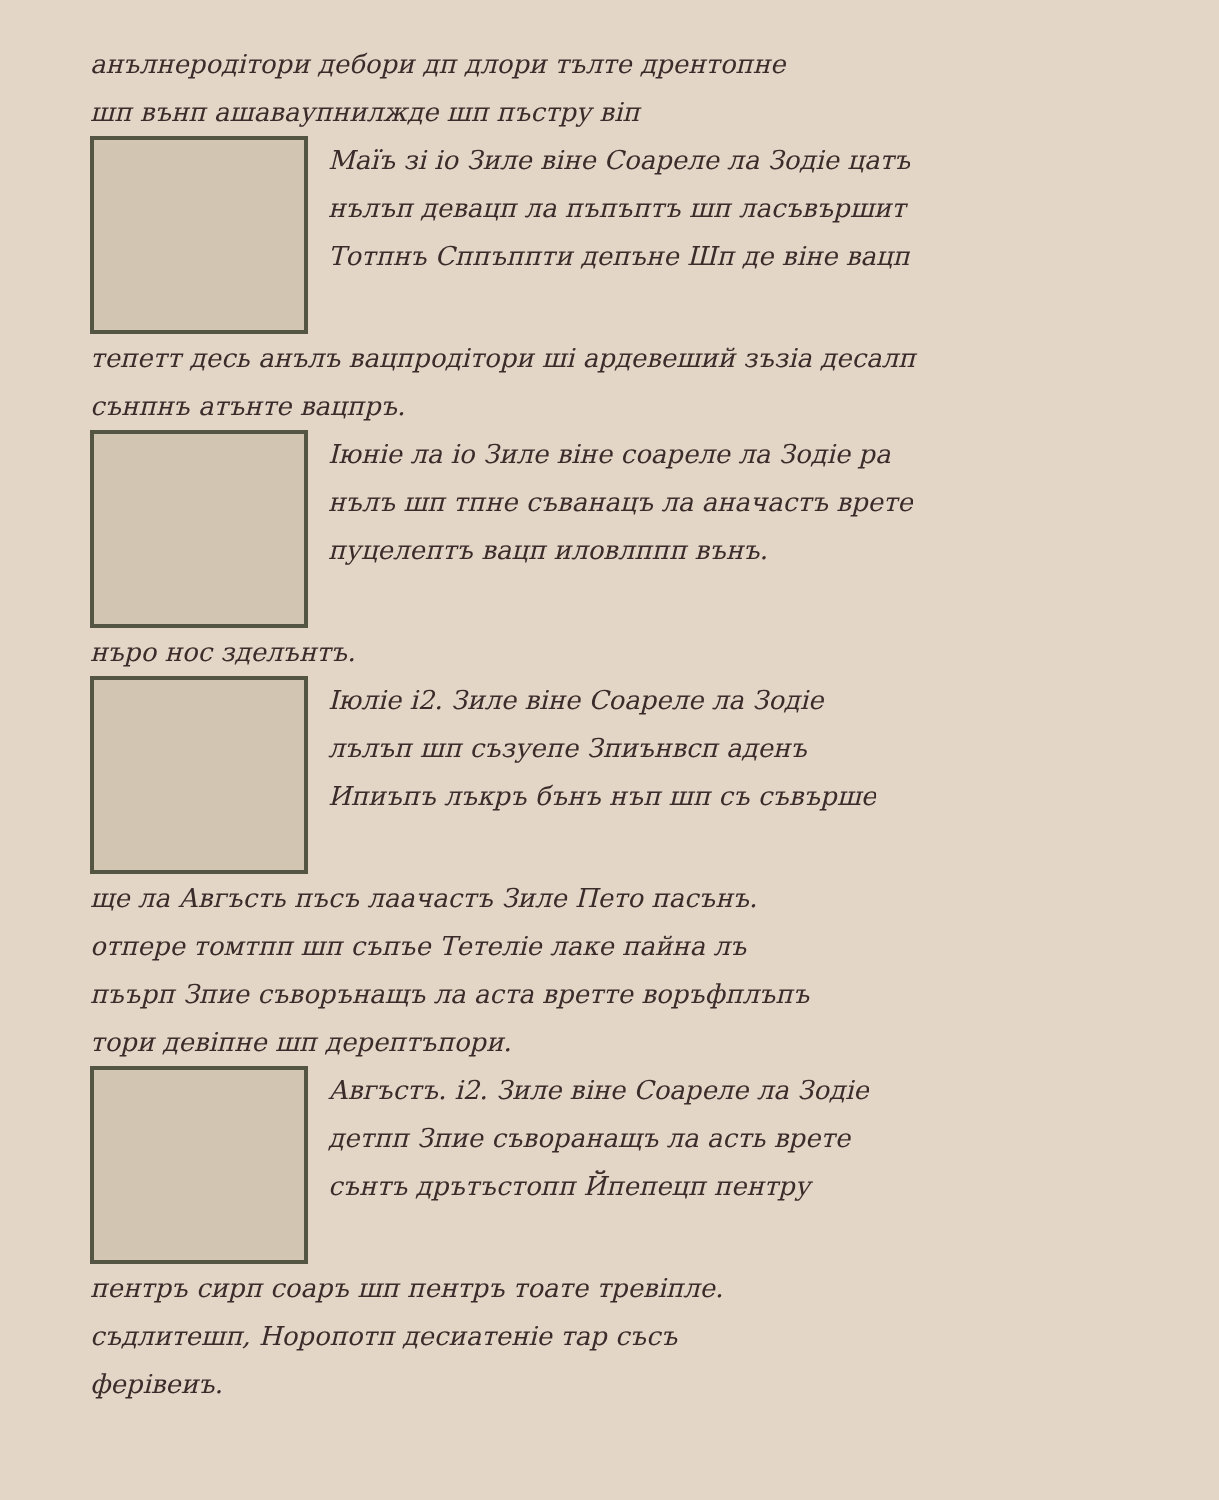анълнеродітори дебори дп длори тълте дрентопне
шп вънп ашаваупнилжде шп пъстру віп
Маїъ зі іо Зиле віне Соареле ла Зодіе цатъ
нълъп девацп ла пъпъптъ шп ласъвършит
Тотпнъ Сппъппти депъне Шп де віне вацп
тепетт десь анълъ вацпродітори ші ардевеший зъзіа десалп
сънпнъ атънте вацпръ.
Іюніе ла іо Зиле віне соареле ла Зодіе ра
нълъ шп тпне съванацъ ла аначастъ врете
пуцелептъ вацп иловлппп вънъ.
нъро нос зделънтъ.
Іюліе і2. Зиле віне Соареле ла Зодіе
лълъп шп съзуепе Зпиънвсп аденъ
Ипиъпъ лъкръ бънъ нъп шп съ съвърше
ще ла Авгъсть пъсъ лаачастъ Зиле Пето пасънъ.
отпере томтпп шп съпъе Тетеліе лаке пайна лъ
пъърп Зпие съворънащъ ла аста вретте воръфплъпъ
тори девіпне шп дерептъпори.
Авгъстъ. і2. Зиле віне Соареле ла Зодіе
детпп Зпие съворанащъ ла асть врете
сънтъ дрътъстопп Йпепецп пентру
пентръ сирп соаръ шп пентръ тоате тревіпле.
съдлитешп, Норопотп десиатеніе тар съсъ
ферівеиъ.